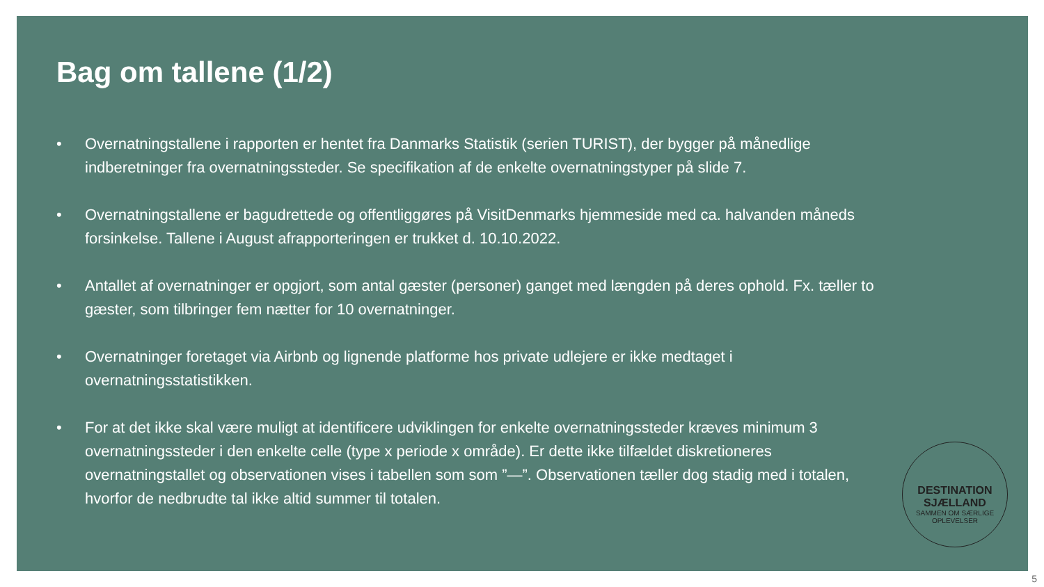Bag om tallene (1/2)
• Overnatningstallene i rapporten er hentet fra Danmarks Statistik (serien TURIST), der bygger på månedlige indberetninger fra overnatningssteder. Se specifikation af de enkelte overnatningstyper på slide 7.
• Overnatningstallene er bagudrettede og offentliggøres på VisitDenmarks hjemmeside med ca. halvanden måneds forsinkelse. Tallene i August afrapporteringen er trukket d. 10.10.2022.
• Antallet af overnatninger er opgjort, som antal gæster (personer) ganget med længden på deres ophold. Fx. tæller to gæster, som tilbringer fem nætter for 10 overnatninger.
• Overnatninger foretaget via Airbnb og lignende platforme hos private udlejere er ikke medtaget i overnatningsstatistikken.
• For at det ikke skal være muligt at identificere udviklingen for enkelte overnatningssteder kræves minimum 3 overnatningssteder i den enkelte celle (type x periode x område). Er dette ikke tilfældet diskretioneres overnatningstallet og observationen vises i tabellen som som ”—”. Observationen tæller dog stadig med i totalen, hvorfor de nedbrudte tal ikke altid summer til totalen.
DESTINATION
SJÆLLAND
SAMMEN OM SÆRLIGE OPLEVELSER
5